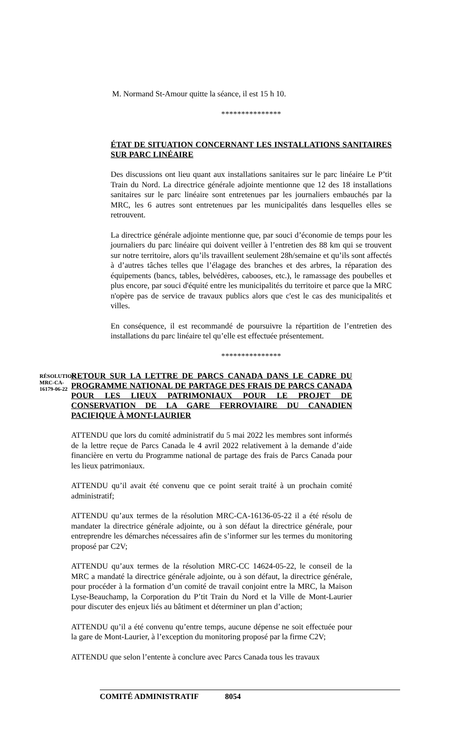M. Normand St-Amour quitte la séance, il est 15 h 10.
***************
ÉTAT DE SITUATION CONCERNANT LES INSTALLATIONS SANITAIRES SUR PARC LINÉAIRE
Des discussions ont lieu quant aux installations sanitaires sur le parc linéaire Le P’tit Train du Nord. La directrice générale adjointe mentionne que 12 des 18 installations sanitaires sur le parc linéaire sont entretenues par les journaliers embauchés par la MRC, les 6 autres sont entretenues par les municipalités dans lesquelles elles se retrouvent.
La directrice générale adjointe mentionne que, par souci d’économie de temps pour les journaliers du parc linéaire qui doivent veiller à l’entretien des 88 km qui se trouvent sur notre territoire, alors qu’ils travaillent seulement 28h/semaine et qu’ils sont affectés à d’autres tâches telles que l’élagage des branches et des arbres, la réparation des équipements (bancs, tables, belvédères, cabooses, etc.), le ramassage des poubelles et plus encore, par souci d'équité entre les municipalités du territoire et parce que la MRC n'opère pas de service de travaux publics alors que c'est le cas des municipalités et villes.
En conséquence, il est recommandé de poursuivre la répartition de l’entretien des installations du parc linéaire tel qu’elle est effectuée présentement.
***************
RÉSOLUTION MRC-CA- 16179-06-22
RETOUR SUR LA LETTRE DE PARCS CANADA DANS LE CADRE DU PROGRAMME NATIONAL DE PARTAGE DES FRAIS DE PARCS CANADA POUR LES LIEUX PATRIMONIAUX POUR LE PROJET DE CONSERVATION DE LA GARE FERROVIAIRE DU CANADIEN PACIFIQUE À MONT-LAURIER
ATTENDU que lors du comité administratif du 5 mai 2022 les membres sont informés de la lettre reçue de Parcs Canada le 4 avril 2022 relativement à la demande d’aide financière en vertu du Programme national de partage des frais de Parcs Canada pour les lieux patrimoniaux.
ATTENDU qu’il avait été convenu que ce point serait traité à un prochain comité administratif;
ATTENDU qu’aux termes de la résolution MRC-CA-16136-05-22 il a été résolu de mandater la directrice générale adjointe, ou à son défaut la directrice générale, pour entreprendre les démarches nécessaires afin de s’informer sur les termes du monitoring proposé par C2V;
ATTENDU qu’aux termes de la résolution MRC-CC 14624-05-22, le conseil de la MRC a mandaté la directrice générale adjointe, ou à son défaut, la directrice générale, pour procéder à la formation d’un comité de travail conjoint entre la MRC, la Maison Lyse-Beauchamp, la Corporation du P’tit Train du Nord et la Ville de Mont-Laurier pour discuter des enjeux liés au bâtiment et déterminer un plan d’action;
ATTENDU qu’il a été convenu qu’entre temps, aucune dépense ne soit effectuée pour la gare de Mont-Laurier, à l’exception du monitoring proposé par la firme C2V;
ATTENDU que selon l’entente à conclure avec Parcs Canada tous les travaux
COMITÉ ADMINISTRATIF 8054